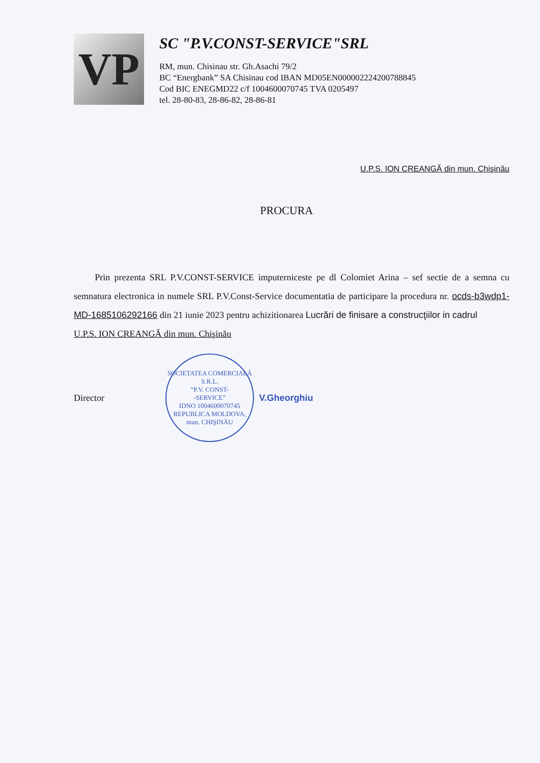VP
SC "P.V.CONST-SERVICE"SRL
RM, mun. Chisinau str. Gh.Asachi 79/2
BC “Energbank” SA Chisinau cod IBAN MD05EN000002224200788845
Cod BIC ENEGMD22 c/f 1004600070745 TVA 0205497
tel. 28-80-83, 28-86-82, 28-86-81
U.P.S. ION CREANGĂ din mun. Chişinău
PROCURA
Prin prezenta SRL P.V.CONST-SERVICE imputerniceste pe dl Colomiet Arina – sef sectie de a semna cu semnatura electronica in numele SRL P.V.Const-Service documentatia de participare la procedura nr. ocds-b3wdp1-MD-1685106292166 din 21 iunie 2023 pentru achizitionarea Lucrări de finisare a construcţiilor in cadrul
U.P.S. ION CREANGĂ din mun. Chişinău
Director
SOCIETATEA COMERCIALĂ
S.R.L.
“P.V. CONST-
-SERVICE”
IDNO 1004600070745
REPUBLICA MOLDOVA, mun. CHIŞINĂU
V.Gheorghiu